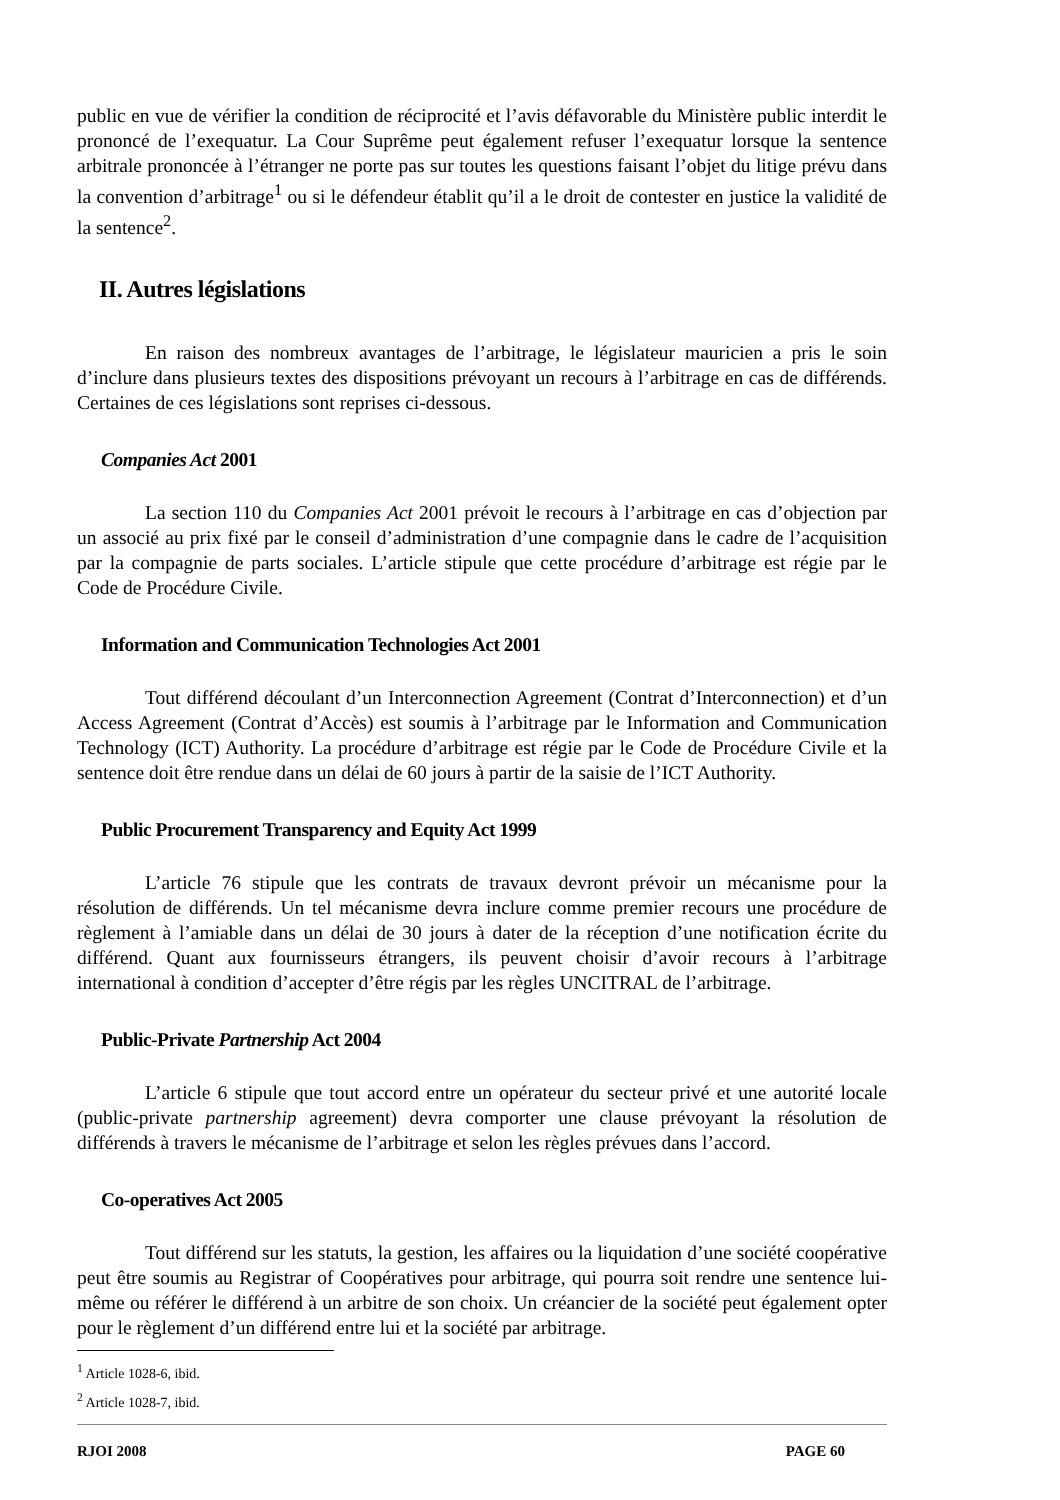public en vue de vérifier la condition de réciprocité et l’avis défavorable du Ministère public interdit le prononcé de l’exequatur. La Cour Suprême peut également refuser l’exequatur lorsque la sentence arbitrale prononcée à l’étranger ne porte pas sur toutes les questions faisant l’objet du litige prévu dans la convention d’arbitrage<sup>1</sup> ou si le défendeur établit qu’il a le droit de contester en justice la validité de la sentence<sup>2</sup>.
II. Autres législations
En raison des nombreux avantages de l’arbitrage, le législateur mauricien a pris le soin d’inclure dans plusieurs textes des dispositions prévoyant un recours à l’arbitrage en cas de différends. Certaines de ces législations sont reprises ci-dessous.
Companies Act 2001
La section 110 du Companies Act 2001 prévoit le recours à l’arbitrage en cas d’objection par un associé au prix fixé par le conseil d’administration d’une compagnie dans le cadre de l’acquisition par la compagnie de parts sociales. L’article stipule que cette procédure d’arbitrage est régie par le Code de Procédure Civile.
Information and Communication Technologies Act 2001
Tout différend découlant d’un Interconnection Agreement (Contrat d’Interconnection) et d’un Access Agreement (Contrat d’Accès) est soumis à l’arbitrage par le Information and Communication Technology (ICT) Authority. La procédure d’arbitrage est régie par le Code de Procédure Civile et la sentence doit être rendue dans un délai de 60 jours à partir de la saisie de l’ICT Authority.
Public Procurement Transparency and Equity Act 1999
L’article 76 stipule que les contrats de travaux devront prévoir un mécanisme pour la résolution de différends. Un tel mécanisme devra inclure comme premier recours une procédure de règlement à l’amiable dans un délai de 30 jours à dater de la réception d’une notification écrite du différend. Quant aux fournisseurs étrangers, ils peuvent choisir d’avoir recours à l’arbitrage international à condition d’accepter d’être régis par les règles UNCITRAL de l’arbitrage.
Public-Private Partnership Act 2004
L’article 6 stipule que tout accord entre un opérateur du secteur privé et une autorité locale (public-private partnership agreement) devra comporter une clause prévoyant la résolution de différends à travers le mécanisme de l’arbitrage et selon les règles prévues dans l’accord.
Co-operatives Act 2005
Tout différend sur les statuts, la gestion, les affaires ou la liquidation d’une société coopérative peut être soumis au Registrar of Coopératives pour arbitrage, qui pourra soit rendre une sentence lui-même ou référer le différend à un arbitre de son choix. Un créancier de la société peut également opter pour le règlement d’un différend entre lui et la société par arbitrage.
<sup>1</sup> Article 1028-6, ibid.
<sup>2</sup> Article 1028-7, ibid.
RJOI 2008 PAGE 60